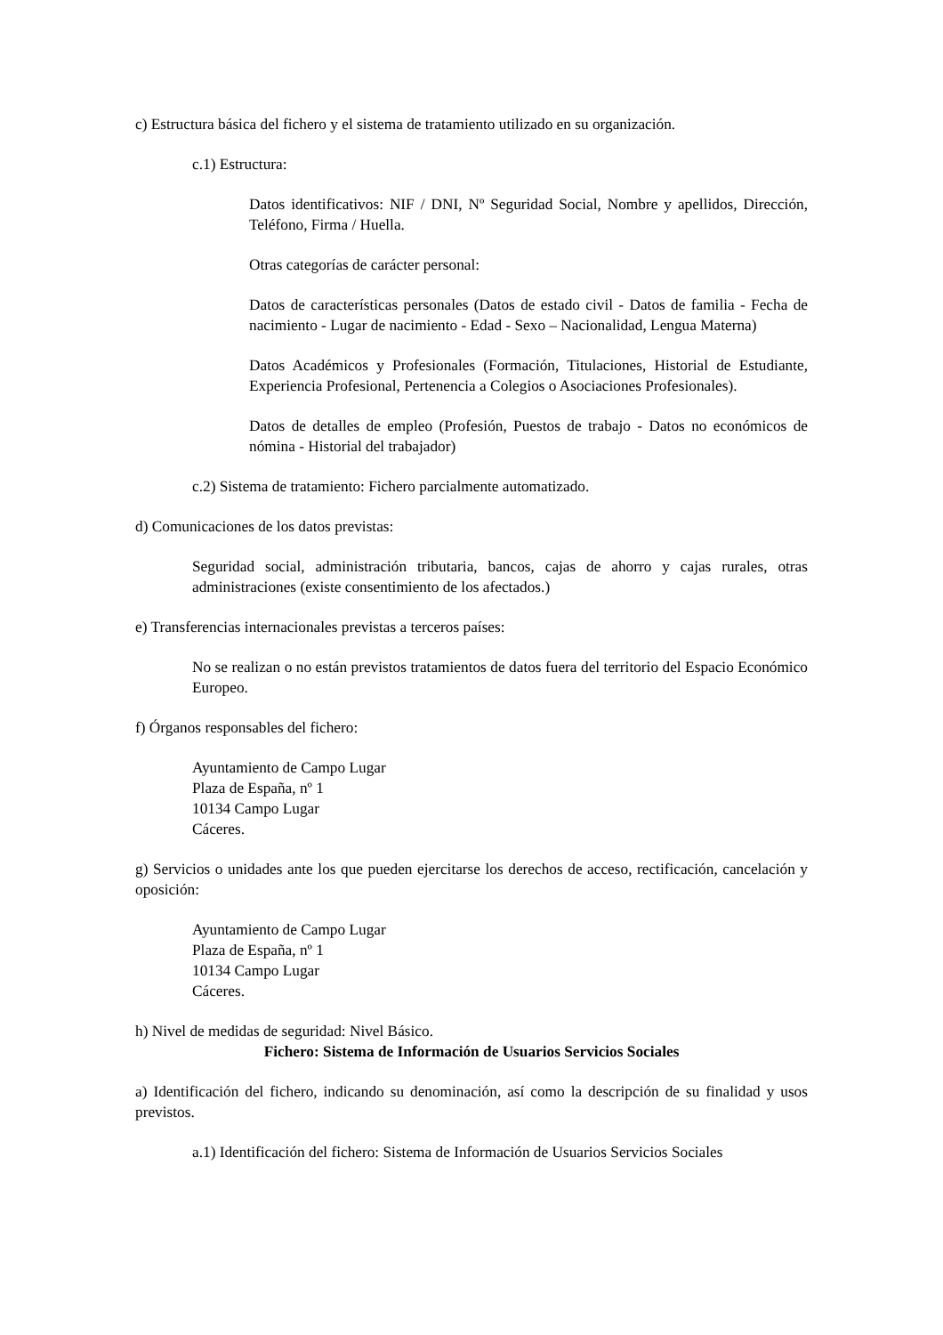c) Estructura básica del fichero y el sistema de tratamiento utilizado en su organización.
c.1) Estructura:
Datos identificativos: NIF / DNI, Nº Seguridad Social, Nombre y apellidos, Dirección, Teléfono, Firma / Huella.
Otras categorías de carácter personal:
Datos de características personales (Datos de estado civil - Datos de familia - Fecha de nacimiento - Lugar de nacimiento - Edad - Sexo – Nacionalidad, Lengua Materna)
Datos Académicos y Profesionales (Formación, Titulaciones, Historial de Estudiante, Experiencia Profesional, Pertenencia a Colegios o Asociaciones Profesionales).
Datos de detalles de empleo (Profesión, Puestos de trabajo - Datos no económicos de nómina - Historial del trabajador)
c.2) Sistema de tratamiento: Fichero parcialmente automatizado.
d) Comunicaciones de los datos previstas:
Seguridad social, administración tributaria, bancos, cajas de ahorro y cajas rurales, otras administraciones (existe consentimiento de los afectados.)
e) Transferencias internacionales previstas a terceros países:
No se realizan o no están previstos tratamientos de datos fuera del territorio del Espacio Económico Europeo.
f) Órganos responsables del fichero:
Ayuntamiento de Campo Lugar
Plaza de España, nº 1
10134 Campo Lugar
Cáceres.
g) Servicios o unidades ante los que pueden ejercitarse los derechos de acceso, rectificación, cancelación y oposición:
Ayuntamiento de Campo Lugar
Plaza de España, nº 1
10134 Campo Lugar
Cáceres.
h) Nivel de medidas de seguridad: Nivel Básico.
Fichero: Sistema de Información de Usuarios Servicios Sociales
a) Identificación del fichero, indicando su denominación, así como la descripción de su finalidad y usos previstos.
a.1) Identificación del fichero: Sistema de Información de Usuarios Servicios Sociales